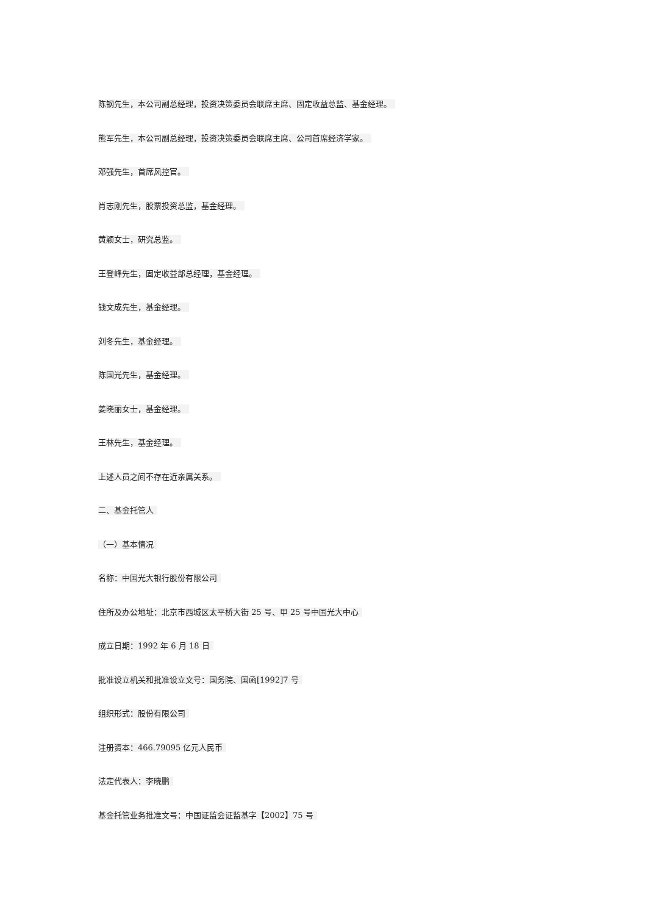陈钢先生，本公司副总经理，投资决策委员会联席主席、固定收益总监、基金经理。
熊军先生，本公司副总经理，投资决策委员会联席主席、公司首席经济学家。
邓强先生，首席风控官。
肖志刚先生，股票投资总监，基金经理。
黄颖女士，研究总监。
王登峰先生，固定收益部总经理，基金经理。
钱文成先生，基金经理。
刘冬先生，基金经理。
陈国光先生，基金经理。
姜晓丽女士，基金经理。
王林先生，基金经理。
上述人员之间不存在近亲属关系。
二、基金托管人
（一）基本情况
名称：中国光大银行股份有限公司
住所及办公地址：北京市西城区太平桥大街 25 号、甲 25 号中国光大中心
成立日期：1992 年 6 月 18 日
批准设立机关和批准设立文号：国务院、国函[1992]7 号
组织形式：股份有限公司
注册资本：466.79095 亿元人民币
法定代表人：李晓鹏
基金托管业务批准文号：中国证监会证监基字【2002】75 号